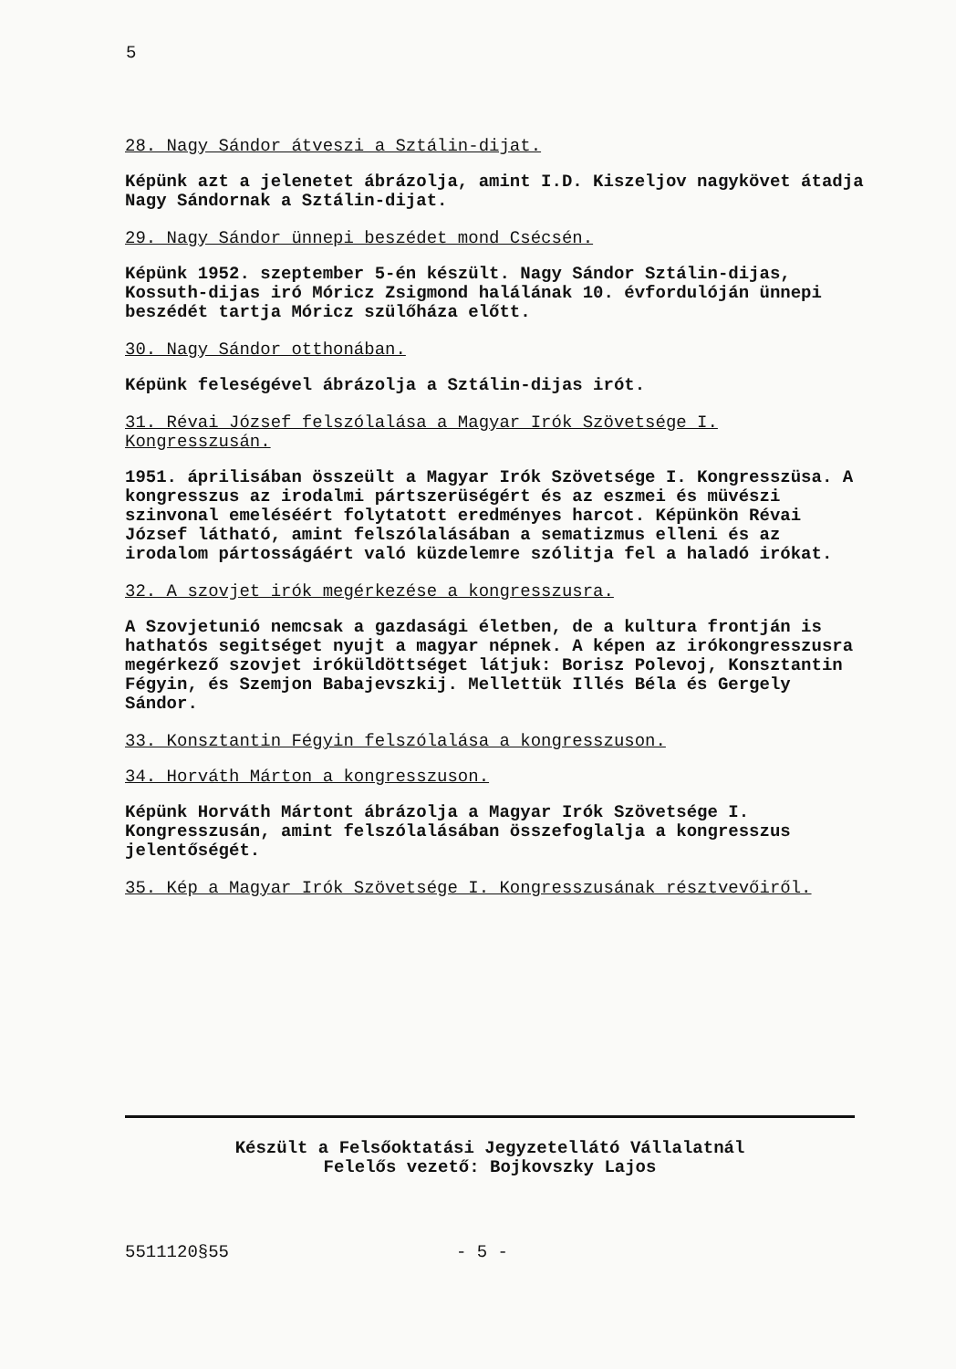5
28. Nagy Sándor átveszi a Sztálin-dijat.
Képünk azt a jelenetet ábrázolja, amint I.D. Kiszeljov nagykövet átadja Nagy Sándornak a Sztálin-dijat.
29. Nagy Sándor ünnepi beszédet mond Csécsén.
Képünk 1952. szeptember 5-én készült. Nagy Sándor Sztálin-dijas, Kossuth-dijas iró Móricz Zsigmond halálának 10. évfordulóján ünnepi beszédét tartja Móricz szülőháza előtt.
30. Nagy Sándor otthonában.
Képünk feleségével ábrázolja a Sztálin-dijas irót.
31. Révai József felszólalása a Magyar Irók Szövetsége I. Kongresszusán.
1951. áprilisában összeült a Magyar Irók Szövetsége I. Kongresszüsa. A kongresszus az irodalmi pártszerüségért és az eszmei és müvészi szinvonal emeléséért folytatott eredményes harcot. Képünkön Révai József látható, amint felszólalásában a sematizmus elleni és az irodalom pártosságáért való küzdelemre szólitja fel a haladó irókat.
32. A szovjet irók megérkezése a kongresszusra.
A Szovjetunió nemcsak a gazdasági életben, de a kultura frontján is hathatós segitséget nyujt a magyar népnek. A képen az irókongresszusra megérkező szovjet iróküldöttséget látjuk: Borisz Polevoj, Konsztantin Fégyin, és Szemjon Babajevszkij. Mellettük Illés Béla és Gergely Sándor.
33. Konsztantin Fégyin felszólalása a kongresszuson.
34. Horváth Márton a kongresszuson.
Képünk Horváth Mártont ábrázolja a Magyar Irók Szövetsége I. Kongresszusán, amint felszólalásában összefoglalja a kongresszus jelentőségét.
35. Kép a Magyar Irók Szövetsége I. Kongresszusának résztvevőiről.
Készült a Felsőoktatási Jegyzetellátó Vállalatnál
Felelős vezető: Bojkovszky Lajos
5511120§55 - 5 -